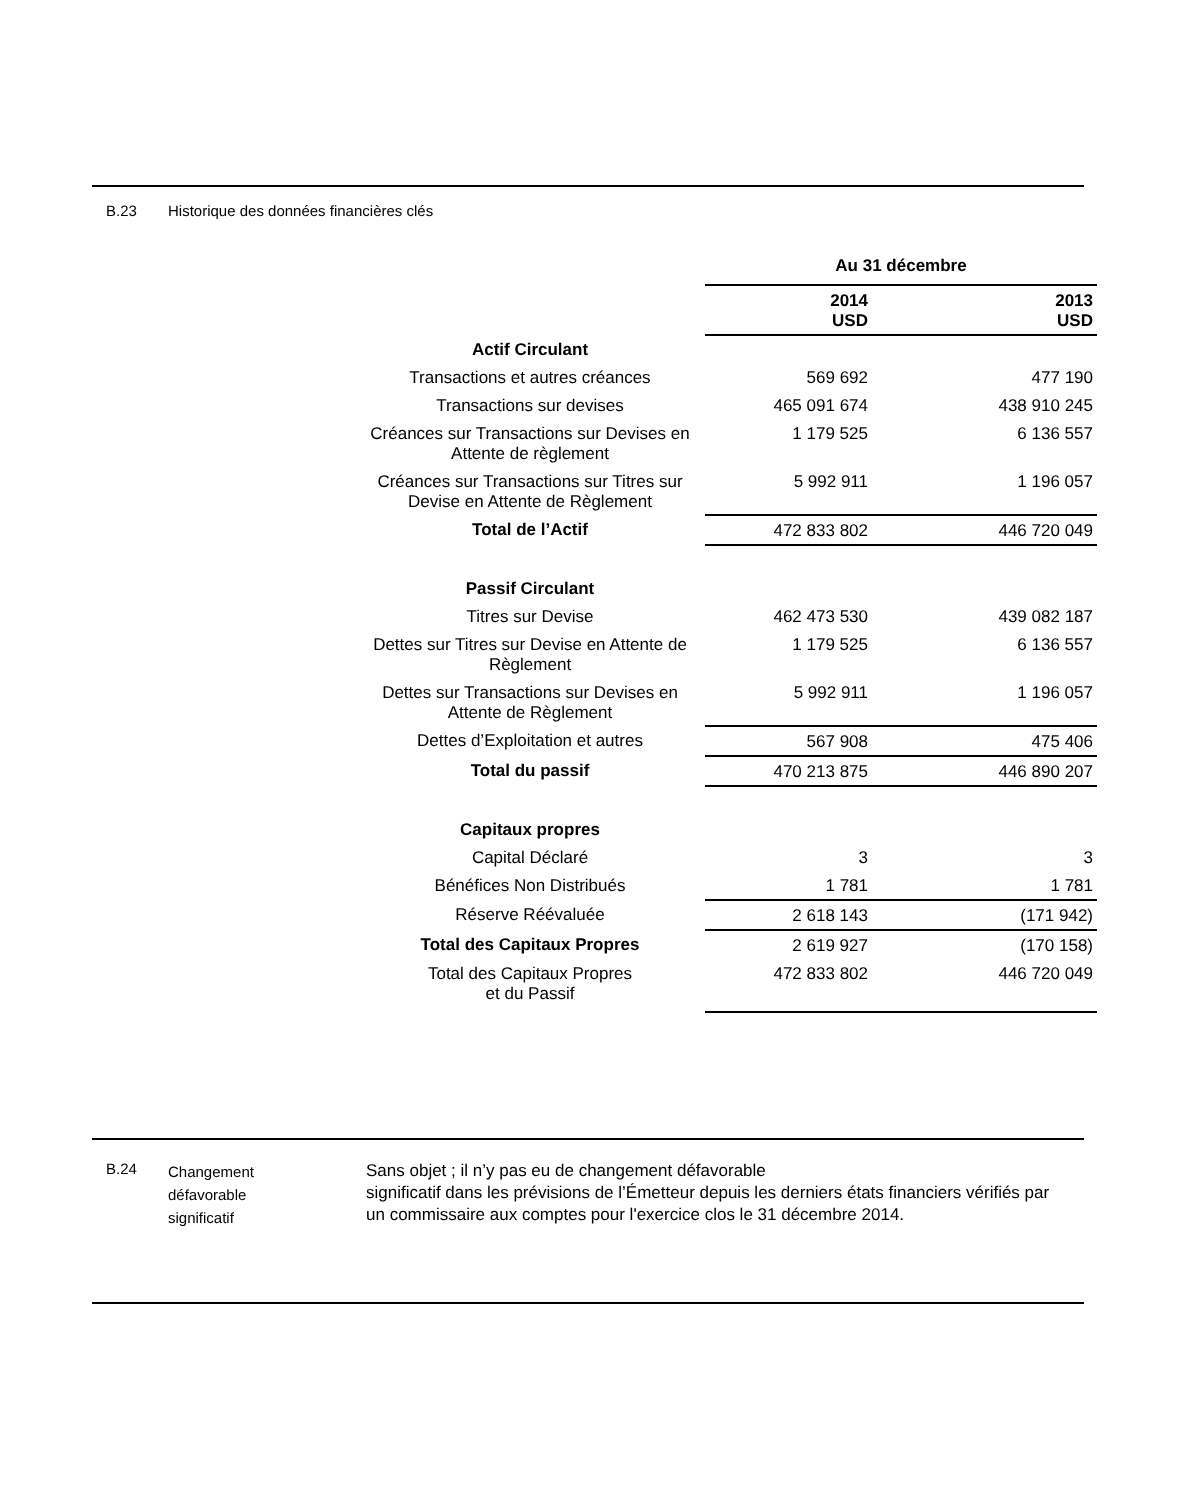B.23 Historique des données financières clés
| | Au 31 décembre | | |
| | 2014 USD | | 2013 USD |
| Actif Circulant | | | |
| Transactions et autres créances | 569 692 | | 477 190 |
| Transactions sur devises | 465 091 674 | | 438 910 245 |
| Créances sur Transactions sur Devises en Attente de règlement | 1 179 525 | | 6 136 557 |
| Créances sur Transactions sur Titres sur Devise en Attente de Règlement | 5 992 911 | | 1 196 057 |
| Total de l’Actif | 472 833 802 | | 446 720 049 |
| Passif Circulant | | | |
| Titres sur Devise | 462 473 530 | | 439 082 187 |
| Dettes sur Titres sur Devise en Attente de Règlement | 1 179 525 | | 6 136 557 |
| Dettes sur Transactions sur Devises en Attente de Règlement | 5 992 911 | | 1 196 057 |
| Dettes d’Exploitation et autres | 567 908 | | 475 406 |
| Total du passif | 470 213 875 | | 446 890 207 |
| Capitaux propres | | | |
| Capital Déclaré | 3 | | 3 |
| Bénéfices Non Distribués | 1 781 | | 1 781 |
| Réserve Réévaluée | 2 618 143 | | (171 942) |
| Total des Capitaux Propres | 2 619 927 | | (170 158) |
| Total des Capitaux Propres et du Passif | 472 833 802 | | 446 720 049 |
B.24
Changement
défavorable
significatif
Sans objet ; il n’y pas eu de changement défavorable
significatif dans les prévisions de l’Émetteur depuis les derniers états financiers vérifiés par un commissaire aux comptes pour l'exercice clos le 31 décembre 2014.